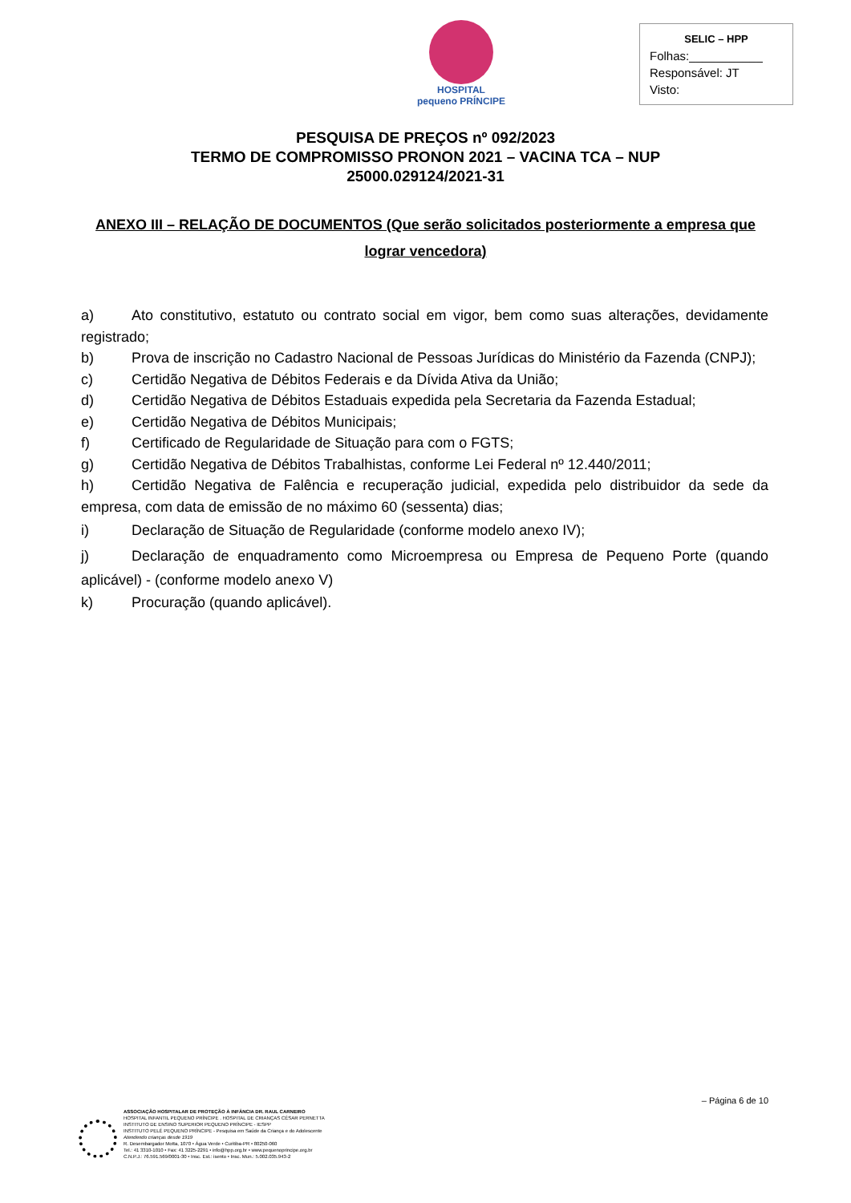HOSPITAL
pequeno PRÍNCIPE
SELIC – HPP
Folhas:___________
Responsável: JT
Visto:
PESQUISA DE PREÇOS nº 092/2023
TERMO DE COMPROMISSO PRONON 2021 – VACINA TCA – NUP 25000.029124/2021-31
ANEXO III – RELAÇÃO DE DOCUMENTOS (Que serão solicitados posteriormente a empresa que lograr vencedora)
a) Ato constitutivo, estatuto ou contrato social em vigor, bem como suas alterações, devidamente registrado;
b) Prova de inscrição no Cadastro Nacional de Pessoas Jurídicas do Ministério da Fazenda (CNPJ);
c) Certidão Negativa de Débitos Federais e da Dívida Ativa da União;
d) Certidão Negativa de Débitos Estaduais expedida pela Secretaria da Fazenda Estadual;
e) Certidão Negativa de Débitos Municipais;
f) Certificado de Regularidade de Situação para com o FGTS;
g) Certidão Negativa de Débitos Trabalhistas, conforme Lei Federal nº 12.440/2011;
h) Certidão Negativa de Falência e recuperação judicial, expedida pelo distribuidor da sede da empresa, com data de emissão de no máximo 60 (sessenta) dias;
i) Declaração de Situação de Regularidade (conforme modelo anexo IV);
j) Declaração de enquadramento como Microempresa ou Empresa de Pequeno Porte (quando aplicável) - (conforme modelo anexo V)
k) Procuração (quando aplicável).
– Página 6 de 10
ASSOCIAÇÃO HOSPITALAR DE PROTEÇÃO À INFÂNCIA DR. RAUL CARNEIRO
HOSPITAL INFANTIL PEQUENO PRÍNCIPE . HOSPITAL DE CRIANÇAS CÉSAR PERNETTA
INSTITUTO DE ENSINO SUPERIOR PEQUENO PRÍNCIPE - IESPP
INSTITUTO PELÉ PEQUENO PRÍNCIPE - Pesquisa em Saúde da Criança e do Adolescente
Atendendo crianças desde 1919
R. Desembargador Motta, 1070 • Água Verde • Curitiba-PR • 80250-060
Tel.: 41 3310-1010 • Fax: 41 3225-2291 • info@hpp.org.br • www.pequenoprincipe.org.br
C.N.P.J.: 76.591.569/0001-30 • Insc. Est.: isento • Insc. Mun.: 5.002.035.943-2